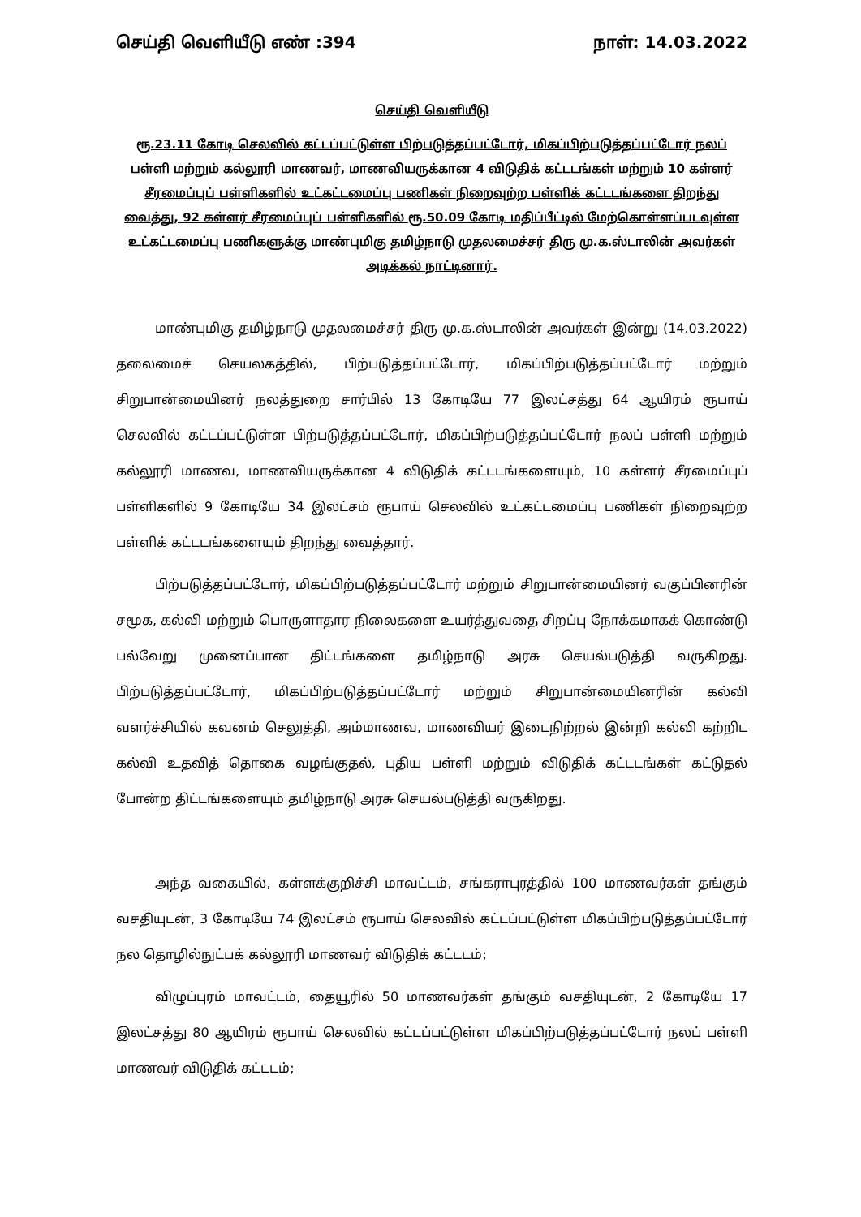செய்தி வெளியீடு எண் :394 நாள்: 14.03.2022
செய்தி வெளியீடு
ரூ.23.11 கோடி செலவில் கட்டப்பட்டுள்ள பிற்படுத்தப்பட்டோர், மிகப்பிற்படுத்தப்பட்டோர் நலப் பள்ளி மற்றும் கல்லூரி மாணவர், மாணவியருக்கான 4 விடுதிக் கட்டடங்கள் மற்றும் 10 கள்ளர் சீரமைப்புப் பள்ளிகளில் உட்கட்டமைப்பு பணிகள் நிறைவுற்ற பள்ளிக் கட்டடங்களை திறந்து வைத்து, 92 கள்ளர் சீரமைப்புப் பள்ளிகளில் ரூ.50.09 கோடி மதிப்பீட்டில் மேற்கொள்ளப்படவுள்ள உட்கட்டமைப்பு பணிகளுக்கு மாண்புமிகு தமிழ்நாடு முதலமைச்சர் திரு மு.க.ஸ்டாலின் அவர்கள் அடிக்கல் நாட்டினார்.
மாண்புமிகு தமிழ்நாடு முதலமைச்சர் திரு மு.க.ஸ்டாலின் அவர்கள் இன்று (14.03.2022) தலைமைச் செயலகத்தில், பிற்படுத்தப்பட்டோர், மிகப்பிற்படுத்தப்பட்டோர் மற்றும் சிறுபான்மையினர் நலத்துறை சார்பில் 13 கோடியே 77 இலட்சத்து 64 ஆயிரம் ரூபாய் செலவில் கட்டப்பட்டுள்ள பிற்படுத்தப்பட்டோர், மிகப்பிற்படுத்தப்பட்டோர் நலப் பள்ளி மற்றும் கல்லூரி மாணவ, மாணவியருக்கான 4 விடுதிக் கட்டடங்களையும், 10 கள்ளர் சீரமைப்புப் பள்ளிகளில் 9 கோடியே 34 இலட்சம் ரூபாய் செலவில் உட்கட்டமைப்பு பணிகள் நிறைவுற்ற பள்ளிக் கட்டடங்களையும் திறந்து வைத்தார்.
பிற்படுத்தப்பட்டோர், மிகப்பிற்படுத்தப்பட்டோர் மற்றும் சிறுபான்மையினர் வகுப்பினரின் சமூக, கல்வி மற்றும் பொருளாதார நிலைகளை உயர்த்துவதை சிறப்பு நோக்கமாகக் கொண்டு பல்வேறு முனைப்பான திட்டங்களை தமிழ்நாடு அரசு செயல்படுத்தி வருகிறது. பிற்படுத்தப்பட்டோர், மிகப்பிற்படுத்தப்பட்டோர் மற்றும் சிறுபான்மையினரின் கல்வி வளர்ச்சியில் கவனம் செலுத்தி, அம்மாணவ, மாணவியர் இடைநிற்றல் இன்றி கல்வி கற்றிட கல்வி உதவித் தொகை வழங்குதல், புதிய பள்ளி மற்றும் விடுதிக் கட்டடங்கள் கட்டுதல் போன்ற திட்டங்களையும் தமிழ்நாடு அரசு செயல்படுத்தி வருகிறது.
அந்த வகையில், கள்ளக்குறிச்சி மாவட்டம், சங்கராபுரத்தில் 100 மாணவர்கள் தங்கும் வசதியுடன், 3 கோடியே 74 இலட்சம் ரூபாய் செலவில் கட்டப்பட்டுள்ள மிகப்பிற்படுத்தப்பட்டோர் நல தொழில்நுட்பக் கல்லூரி மாணவர் விடுதிக் கட்டடம்;
விழுப்புரம் மாவட்டம், தையூரில் 50 மாணவர்கள் தங்கும் வசதியுடன், 2 கோடியே 17 இலட்சத்து 80 ஆயிரம் ரூபாய் செலவில் கட்டப்பட்டுள்ள மிகப்பிற்படுத்தப்பட்டோர் நலப் பள்ளி மாணவர் விடுதிக் கட்டடம்;